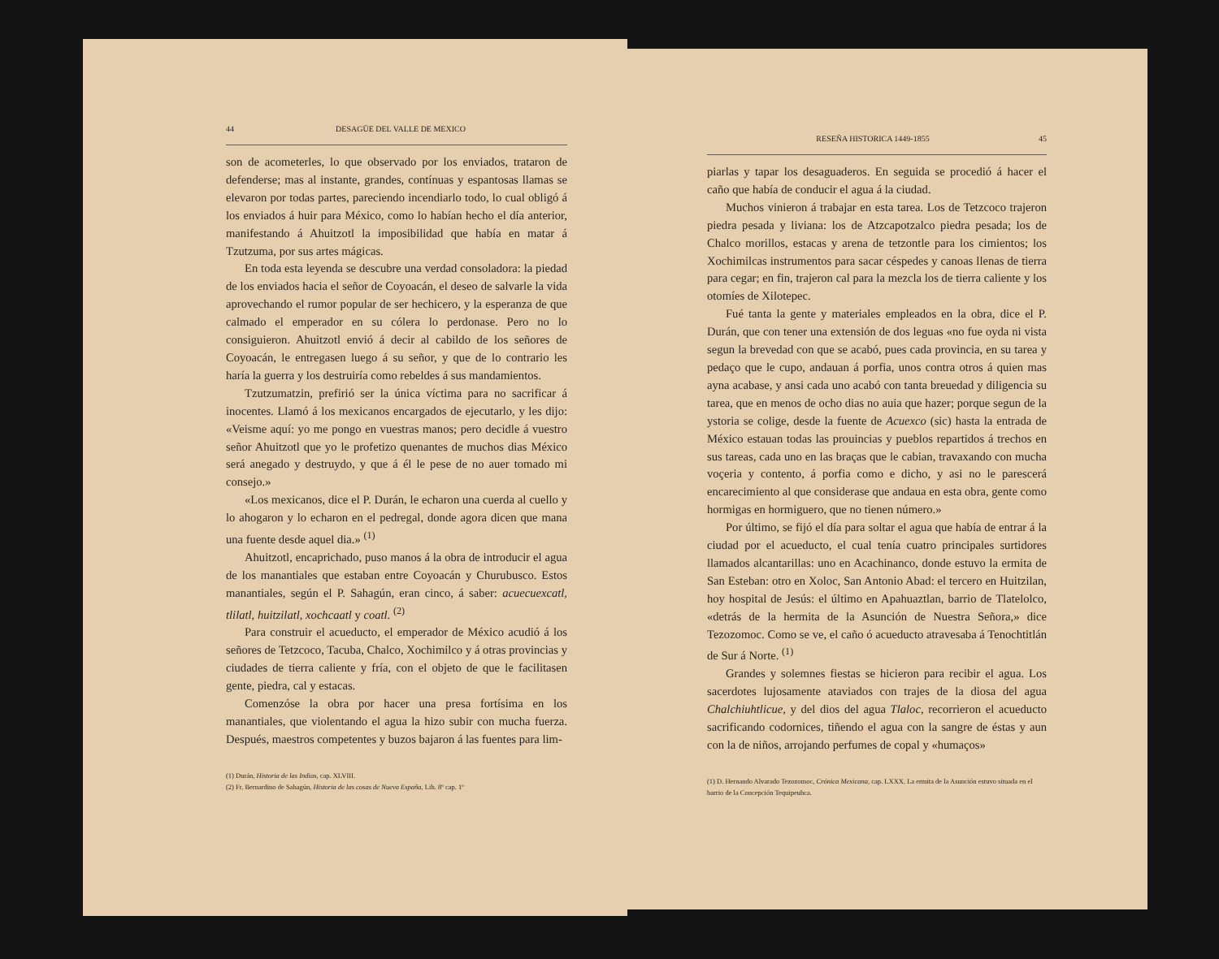44 DESAGÜE DEL VALLE DE MEXICO
son de acometerles, lo que observado por los enviados, trataron de defenderse; mas al instante, grandes, contínuas y espantosas llamas se elevaron por todas partes, pareciendo incendiarlo todo, lo cual obligó á los enviados á huir para México, como lo habían hecho el día anterior, manifestando á Ahuitzotl la imposibilidad que había en matar á Tzutzuma, por sus artes mágicas.
En toda esta leyenda se descubre una verdad consoladora: la piedad de los enviados hacia el señor de Coyoacán, el deseo de salvarle la vida aprovechando el rumor popular de ser hechicero, y la esperanza de que calmado el emperador en su cólera lo perdonase. Pero no lo consiguieron. Ahuitzotl envió á decir al cabildo de los señores de Coyoacán, le entregasen luego á su señor, y que de lo contrario les haría la guerra y los destruiría como rebeldes á sus mandamientos.
Tzutzumatzin, prefirió ser la única víctima para no sacrificar á inocentes. Llamó á los mexicanos encargados de ejecutarlo, y les dijo: «Veisme aquí: yo me pongo en vuestras manos; pero decidle á vuestro señor Ahuitzotl que yo le profetizo quenantes de muchos dias México será anegado y destruydo, y que á él le pese de no auer tomado mi consejo.»
«Los mexicanos, dice el P. Durán, le echaron una cuerda al cuello y lo ahogaron y lo echaron en el pedregal, donde agora dicen que mana una fuente desde aquel dia.» <sup>(1)</sup>
Ahuitzotl, encaprichado, puso manos á la obra de introducir el agua de los manantiales que estaban entre Coyoacán y Churubusco. Estos manantiales, según el P. Sahagún, eran cinco, á saber: acuecuexcatl, tlilatl, huitzilatl, xochcaatl y coatl. <sup>(2)</sup>
Para construir el acueducto, el emperador de México acudió á los señores de Tetzcoco, Tacuba, Chalco, Xochimilco y á otras provincias y ciudades de tierra caliente y fría, con el objeto de que le facilitasen gente, piedra, cal y estacas.
Comenzóse la obra por hacer una presa fortísima en los manantiales, que violentando el agua la hizo subir con mucha fuerza. Después, maestros competentes y buzos bajaron á las fuentes para lim-
(1) Durán, Historia de las Indias, cap. XLVIII.
(2) Fr. Bernardino de Sahagún, Historia de las cosas de Nueva España, Lib. 8º cap. 1º
RESEÑA HISTORICA 1449-1855 45
piarlas y tapar los desaguaderos. En seguida se procedió á hacer el caño que había de conducir el agua á la ciudad.
Muchos vinieron á trabajar en esta tarea. Los de Tetzcoco trajeron piedra pesada y liviana: los de Atzcapotzalco piedra pesada; los de Chalco morillos, estacas y arena de tetzontle para los cimientos; los Xochimilcas instrumentos para sacar céspedes y canoas llenas de tierra para cegar; en fin, trajeron cal para la mezcla los de tierra caliente y los otomíes de Xilotepec.
Fué tanta la gente y materiales empleados en la obra, dice el P. Durán, que con tener una extensión de dos leguas «no fue oyda ni vista segun la brevedad con que se acabó, pues cada provincia, en su tarea y pedaço que le cupo, andauan á porfia, unos contra otros á quien mas ayna acabase, y ansi cada uno acabó con tanta breuedad y diligencia su tarea, que en menos de ocho dias no auia que hazer; porque segun de la ystoria se colige, desde la fuente de Acuexco (sic) hasta la entrada de México estauan todas las prouincias y pueblos repartidos á trechos en sus tareas, cada uno en las braças que le cabian, travaxando con mucha voçeria y contento, á porfia como e dicho, y asi no le parescerá encarecimiento al que considerase que andaua en esta obra, gente como hormigas en hormiguero, que no tienen número.»
Por último, se fijó el día para soltar el agua que había de entrar á la ciudad por el acueducto, el cual tenía cuatro principales surtidores llamados alcantarillas: uno en Acachinanco, donde estuvo la ermita de San Esteban: otro en Xoloc, San Antonio Abad: el tercero en Huitzilan, hoy hospital de Jesús: el último en Apahuaztlan, barrio de Tlatelolco, «detrás de la hermita de la Asunción de Nuestra Señora,» dice Tezozomoc. Como se ve, el caño ó acueducto atravesaba á Tenochtitlán de Sur á Norte. <sup>(1)</sup>
Grandes y solemnes fiestas se hicieron para recibir el agua. Los sacerdotes lujosamente ataviados con trajes de la diosa del agua Chalchiuhtlicue, y del dios del agua Tlaloc, recorrieron el acueducto sacrificando codornices, tiñendo el agua con la sangre de éstas y aun con la de niños, arrojando perfumes de copal y «humaços»
(1) D. Hernando Alvarado Tezozomoc, Crónica Mexicana, cap. LXXX. La ermita de la Asunción estuvo situada en el barrio de la Concepción Tequipeuhca.